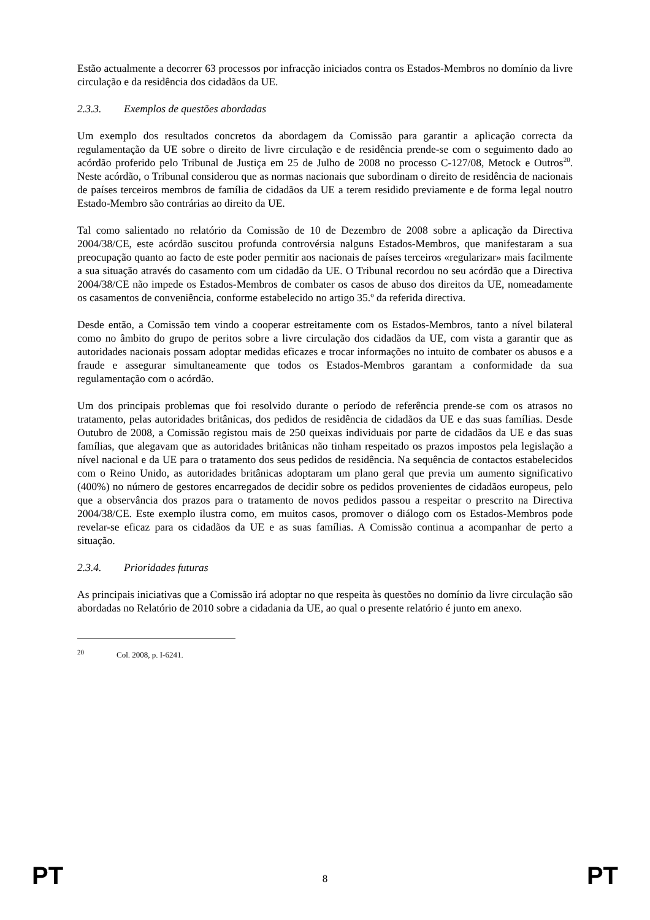Estão actualmente a decorrer 63 processos por infracção iniciados contra os Estados-Membros no domínio da livre circulação e da residência dos cidadãos da UE.
2.3.3. Exemplos de questões abordadas
Um exemplo dos resultados concretos da abordagem da Comissão para garantir a aplicação correcta da regulamentação da UE sobre o direito de livre circulação e de residência prende-se com o seguimento dado ao acórdão proferido pelo Tribunal de Justiça em 25 de Julho de 2008 no processo C-127/08, Metock e Outros<sup>20</sup>. Neste acórdão, o Tribunal considerou que as normas nacionais que subordinam o direito de residência de nacionais de países terceiros membros de família de cidadãos da UE a terem residido previamente e de forma legal noutro Estado-Membro são contrárias ao direito da UE.
Tal como salientado no relatório da Comissão de 10 de Dezembro de 2008 sobre a aplicação da Directiva 2004/38/CE, este acórdão suscitou profunda controvérsia nalguns Estados-Membros, que manifestaram a sua preocupação quanto ao facto de este poder permitir aos nacionais de países terceiros «regularizar» mais facilmente a sua situação através do casamento com um cidadão da UE. O Tribunal recordou no seu acórdão que a Directiva 2004/38/CE não impede os Estados-Membros de combater os casos de abuso dos direitos da UE, nomeadamente os casamentos de conveniência, conforme estabelecido no artigo 35.º da referida directiva.
Desde então, a Comissão tem vindo a cooperar estreitamente com os Estados-Membros, tanto a nível bilateral como no âmbito do grupo de peritos sobre a livre circulação dos cidadãos da UE, com vista a garantir que as autoridades nacionais possam adoptar medidas eficazes e trocar informações no intuito de combater os abusos e a fraude e assegurar simultaneamente que todos os Estados-Membros garantam a conformidade da sua regulamentação com o acórdão.
Um dos principais problemas que foi resolvido durante o período de referência prende-se com os atrasos no tratamento, pelas autoridades britânicas, dos pedidos de residência de cidadãos da UE e das suas famílias. Desde Outubro de 2008, a Comissão registou mais de 250 queixas individuais por parte de cidadãos da UE e das suas famílias, que alegavam que as autoridades britânicas não tinham respeitado os prazos impostos pela legislação a nível nacional e da UE para o tratamento dos seus pedidos de residência. Na sequência de contactos estabelecidos com o Reino Unido, as autoridades britânicas adoptaram um plano geral que previa um aumento significativo (400%) no número de gestores encarregados de decidir sobre os pedidos provenientes de cidadãos europeus, pelo que a observância dos prazos para o tratamento de novos pedidos passou a respeitar o prescrito na Directiva 2004/38/CE. Este exemplo ilustra como, em muitos casos, promover o diálogo com os Estados-Membros pode revelar-se eficaz para os cidadãos da UE e as suas famílias. A Comissão continua a acompanhar de perto a situação.
2.3.4. Prioridades futuras
As principais iniciativas que a Comissão irá adoptar no que respeita às questões no domínio da livre circulação são abordadas no Relatório de 2010 sobre a cidadania da UE, ao qual o presente relatório é junto em anexo.
<sup>20</sup> Col. 2008, p. I-6241.
PT
8
PT